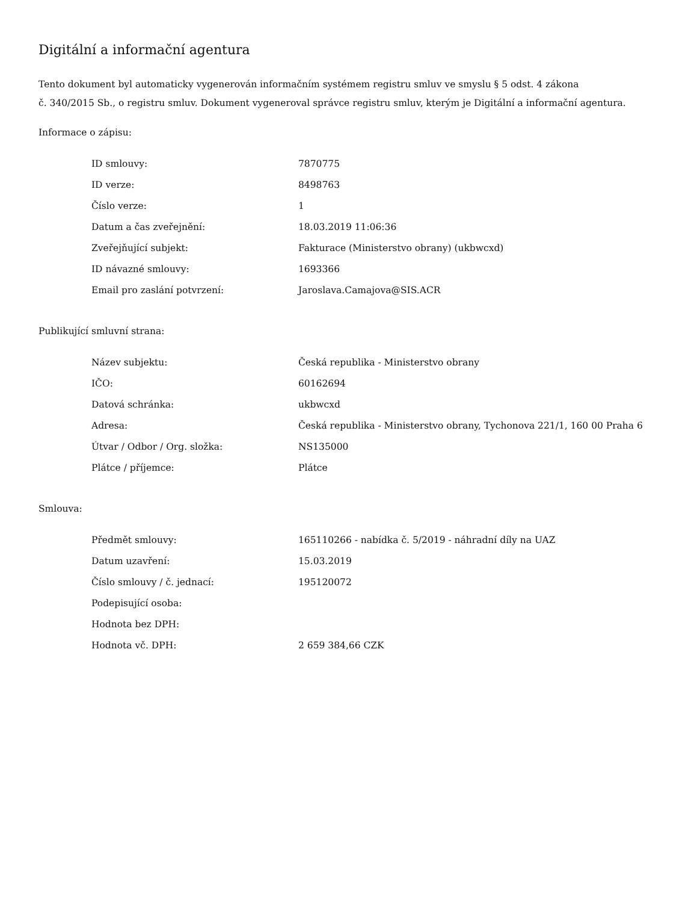Digitální a informační agentura
Tento dokument byl automaticky vygenerován informačním systémem registru smluv ve smyslu § 5 odst. 4 zákona
č. 340/2015 Sb., o registru smluv. Dokument vygeneroval správce registru smluv, kterým je Digitální a informační agentura.
Informace o zápisu:
| ID smlouvy: | 7870775 |
| ID verze: | 8498763 |
| Číslo verze: | 1 |
| Datum a čas zveřejnění: | 18.03.2019 11:06:36 |
| Zveřejňující subjekt: | Fakturace (Ministerstvo obrany) (ukbwcxd) |
| ID návazné smlouvy: | 1693366 |
| Email pro zaslání potvrzení: | Jaroslava.Camajova@SIS.ACR |
Publikující smluvní strana:
| Název subjektu: | Česká republika - Ministerstvo obrany |
| IČO: | 60162694 |
| Datová schránka: | ukbwcxd |
| Adresa: | Česká republika - Ministerstvo obrany, Tychonova 221/1, 160 00 Praha 6 |
| Útvar / Odbor / Org. složka: | NS135000 |
| Plátce / příjemce: | Plátce |
Smlouva:
| Předmět smlouvy: | 165110266 - nabídka č. 5/2019 - náhradní díly na UAZ |
| Datum uzavření: | 15.03.2019 |
| Číslo smlouvy / č. jednací: | 195120072 |
| Podepisující osoba: | |
| Hodnota bez DPH: | |
| Hodnota vč. DPH: | 2 659 384,66 CZK |